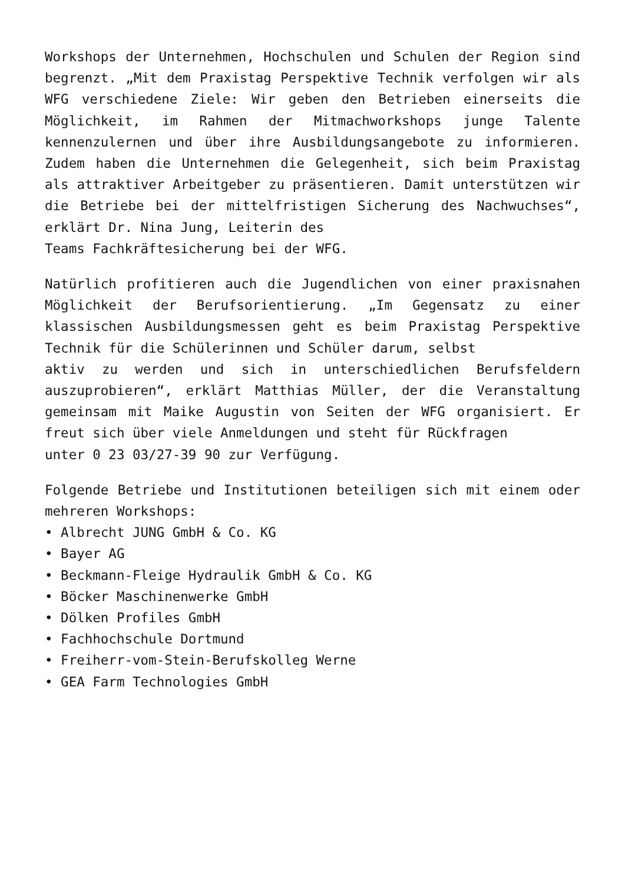Workshops der Unternehmen, Hochschulen und Schulen der Region sind begrenzt. „Mit dem Praxistag Perspektive Technik verfolgen wir als WFG verschiedene Ziele: Wir geben den Betrieben einerseits die Möglichkeit, im Rahmen der Mitmachworkshops junge Talente kennenzulernen und über ihre Ausbildungsangebote zu informieren. Zudem haben die Unternehmen die Gelegenheit, sich beim Praxistag als attraktiver Arbeitgeber zu präsentieren. Damit unterstützen wir die Betriebe bei der mittelfristigen Sicherung des Nachwuchses“, erklärt Dr. Nina Jung, Leiterin des
Teams Fachkräftesicherung bei der WFG.
Natürlich profitieren auch die Jugendlichen von einer praxisnahen Möglichkeit der Berufsorientierung. „Im Gegensatz zu einer klassischen Ausbildungsmessen geht es beim Praxistag Perspektive Technik für die Schülerinnen und Schüler darum, selbst
aktiv zu werden und sich in unterschiedlichen Berufsfeldern auszuprobieren“, erklärt Matthias Müller, der die Veranstaltung gemeinsam mit Maike Augustin von Seiten der WFG organisiert. Er freut sich über viele Anmeldungen und steht für Rückfragen
unter 0 23 03/27-39 90 zur Verfügung.
Folgende Betriebe und Institutionen beteiligen sich mit einem oder mehreren Workshops:
• Albrecht JUNG GmbH & Co. KG
• Bayer AG
• Beckmann-Fleige Hydraulik GmbH & Co. KG
• Böcker Maschinenwerke GmbH
• Dölken Profiles GmbH
• Fachhochschule Dortmund
• Freiherr-vom-Stein-Berufskolleg Werne
• GEA Farm Technologies GmbH